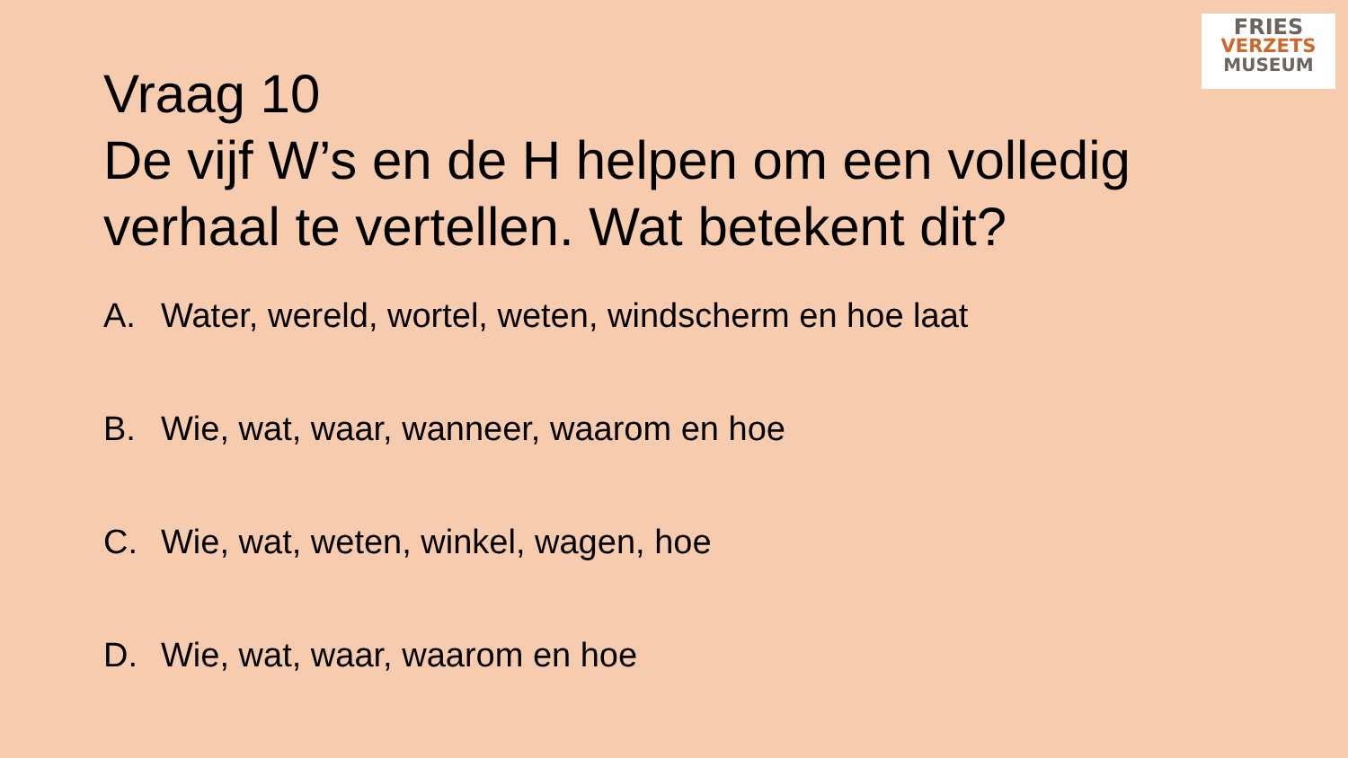FRIES
VERZETS
MUSEUM
Vraag 10
De vijf W’s en de H helpen om een volledig verhaal te vertellen. Wat betekent dit?
A. Water, wereld, wortel, weten, windscherm en hoe laat
B. Wie, wat, waar, wanneer, waarom en hoe
C. Wie, wat, weten, winkel, wagen, hoe
D. Wie, wat, waar, waarom en hoe